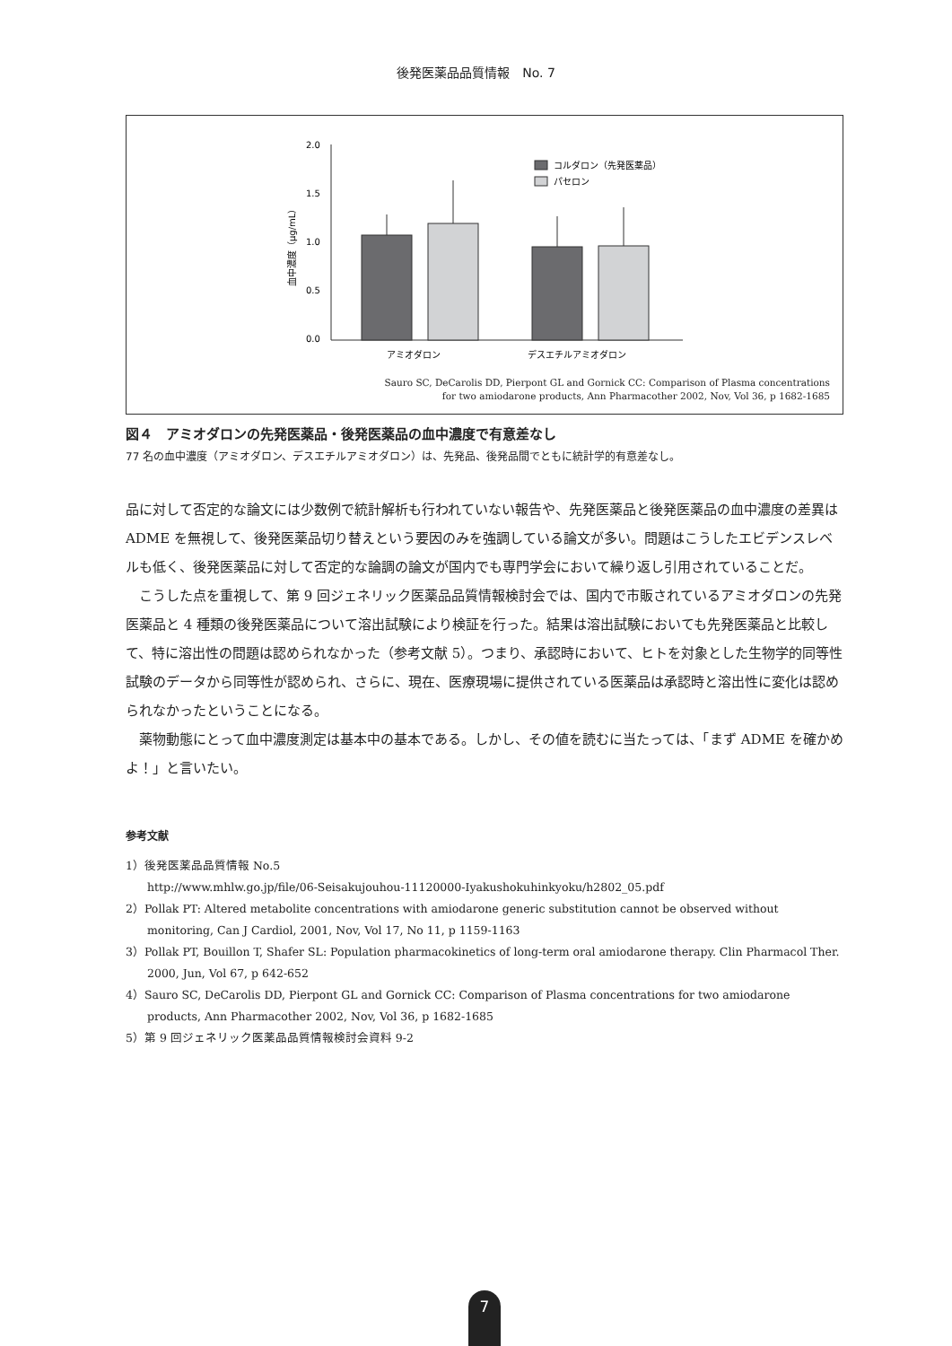後発医薬品品質情報　No. 7
2.0
1.5
1.0
0.5
0.0
血中濃度（μg/mL）
コルダロン（先発医薬品）
パセロン
アミオダロン
デスエチルアミオダロン
Sauro SC, DeCarolis DD, Pierpont GL and Gornick CC: Comparison of Plasma concentrations
for two amiodarone products, Ann Pharmacother 2002, Nov, Vol 36, p 1682-1685
図４　アミオダロンの先発医薬品・後発医薬品の血中濃度で有意差なし
77 名の血中濃度（アミオダロン、デスエチルアミオダロン）は、先発品、後発品間でともに統計学的有意差なし。
品に対して否定的な論文には少数例で統計解析も行われていない報告や、先発医薬品と後発医薬品の血中濃度の差異は ADME を無視して、後発医薬品切り替えという要因のみを強調している論文が多い。問題はこうしたエビデンスレベルも低く、後発医薬品に対して否定的な論調の論文が国内でも専門学会において繰り返し引用されていることだ。
　こうした点を重視して、第 9 回ジェネリック医薬品品質情報検討会では、国内で市販されているアミオダロンの先発医薬品と 4 種類の後発医薬品について溶出試験により検証を行った。結果は溶出試験においても先発医薬品と比較して、特に溶出性の問題は認められなかった（参考文献 5）。つまり、承認時において、ヒトを対象とした生物学的同等性試験のデータから同等性が認められ、さらに、現在、医療現場に提供されている医薬品は承認時と溶出性に変化は認められなかったということになる。
　薬物動態にとって血中濃度測定は基本中の基本である。しかし、その値を読むに当たっては、「まず ADME を確かめよ！」と言いたい。
参考文献
1）後発医薬品品質情報 No.5
http://www.mhlw.go.jp/file/06-Seisakujouhou-11120000-Iyakushokuhinkyoku/h2802_05.pdf
2）Pollak PT: Altered metabolite concentrations with amiodarone generic substitution cannot be observed without monitoring, Can J Cardiol, 2001, Nov, Vol 17, No 11, p 1159-1163
3）Pollak PT, Bouillon T, Shafer SL: Population pharmacokinetics of long-term oral amiodarone therapy. Clin Pharmacol Ther. 2000, Jun, Vol 67, p 642-652
4）Sauro SC, DeCarolis DD, Pierpont GL and Gornick CC: Comparison of Plasma concentrations for two amiodarone products, Ann Pharmacother 2002, Nov, Vol 36, p 1682-1685
5）第 9 回ジェネリック医薬品品質情報検討会資料 9-2
7